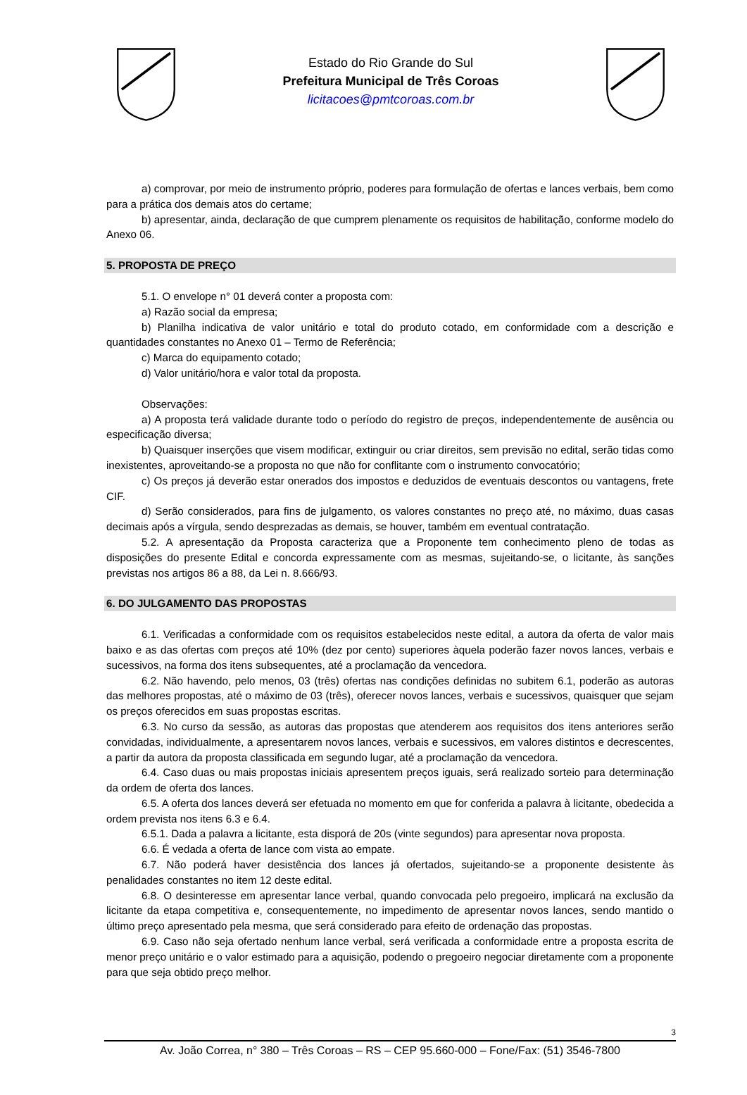Estado do Rio Grande do Sul
Prefeitura Municipal de Três Coroas
licitacoes@pmtcoroas.com.br
a) comprovar, por meio de instrumento próprio, poderes para formulação de ofertas e lances verbais, bem como para a prática dos demais atos do certame;
b) apresentar, ainda, declaração de que cumprem plenamente os requisitos de habilitação, conforme modelo do Anexo 06.
5. PROPOSTA DE PREÇO
5.1. O envelope n° 01 deverá conter a proposta com:
a) Razão social da empresa;
b) Planilha indicativa de valor unitário e total do produto cotado, em conformidade com a descrição e quantidades constantes no Anexo 01 – Termo de Referência;
c) Marca do equipamento cotado;
d) Valor unitário/hora e valor total da proposta.
Observações:
a) A proposta terá validade durante todo o período do registro de preços, independentemente de ausência ou especificação diversa;
b) Quaisquer inserções que visem modificar, extinguir ou criar direitos, sem previsão no edital, serão tidas como inexistentes, aproveitando-se a proposta no que não for conflitante com o instrumento convocatório;
c) Os preços já deverão estar onerados dos impostos e deduzidos de eventuais descontos ou vantagens, frete CIF.
d) Serão considerados, para fins de julgamento, os valores constantes no preço até, no máximo, duas casas decimais após a vírgula, sendo desprezadas as demais, se houver, também em eventual contratação.
5.2. A apresentação da Proposta caracteriza que a Proponente tem conhecimento pleno de todas as disposições do presente Edital e concorda expressamente com as mesmas, sujeitando-se, o licitante, às sanções previstas nos artigos 86 a 88, da Lei n. 8.666/93.
6. DO JULGAMENTO DAS PROPOSTAS
6.1. Verificadas a conformidade com os requisitos estabelecidos neste edital, a autora da oferta de valor mais baixo e as das ofertas com preços até 10% (dez por cento) superiores àquela poderão fazer novos lances, verbais e sucessivos, na forma dos itens subsequentes, até a proclamação da vencedora.
6.2. Não havendo, pelo menos, 03 (três) ofertas nas condições definidas no subitem 6.1, poderão as autoras das melhores propostas, até o máximo de 03 (três), oferecer novos lances, verbais e sucessivos, quaisquer que sejam os preços oferecidos em suas propostas escritas.
6.3. No curso da sessão, as autoras das propostas que atenderem aos requisitos dos itens anteriores serão convidadas, individualmente, a apresentarem novos lances, verbais e sucessivos, em valores distintos e decrescentes, a partir da autora da proposta classificada em segundo lugar, até a proclamação da vencedora.
6.4. Caso duas ou mais propostas iniciais apresentem preços iguais, será realizado sorteio para determinação da ordem de oferta dos lances.
6.5. A oferta dos lances deverá ser efetuada no momento em que for conferida a palavra à licitante, obedecida a ordem prevista nos itens 6.3 e 6.4.
6.5.1. Dada a palavra a licitante, esta disporá de 20s (vinte segundos) para apresentar nova proposta.
6.6. É vedada a oferta de lance com vista ao empate.
6.7. Não poderá haver desistência dos lances já ofertados, sujeitando-se a proponente desistente às penalidades constantes no item 12 deste edital.
6.8. O desinteresse em apresentar lance verbal, quando convocada pelo pregoeiro, implicará na exclusão da licitante da etapa competitiva e, consequentemente, no impedimento de apresentar novos lances, sendo mantido o último preço apresentado pela mesma, que será considerado para efeito de ordenação das propostas.
6.9. Caso não seja ofertado nenhum lance verbal, será verificada a conformidade entre a proposta escrita de menor preço unitário e o valor estimado para a aquisição, podendo o pregoeiro negociar diretamente com a proponente para que seja obtido preço melhor.
3
Av. João Correa, n° 380 – Três Coroas – RS – CEP 95.660-000 – Fone/Fax: (51) 3546-7800